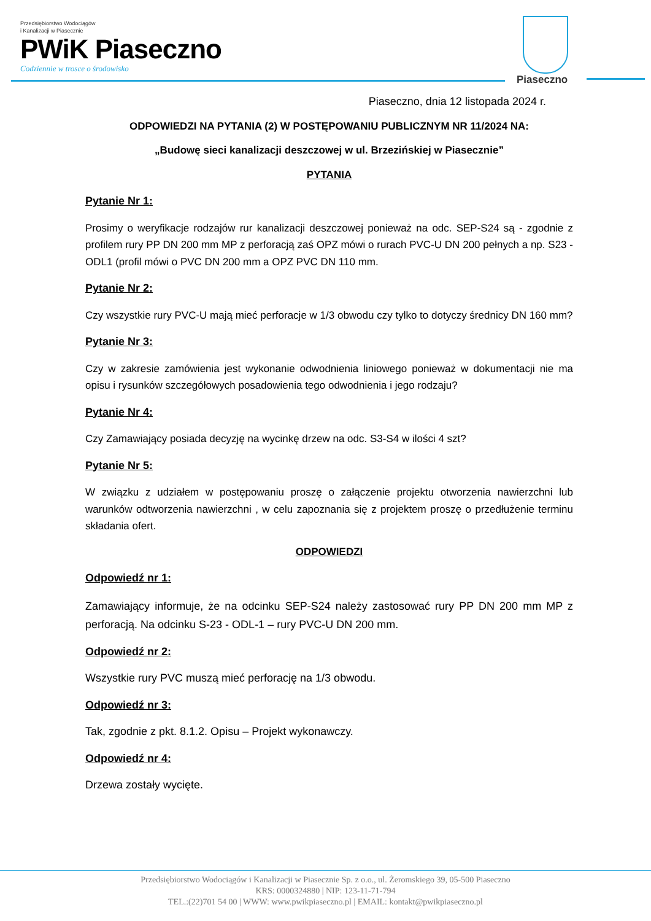Przedsiębiorstwo Wodociągów
i Kanalizacji w Piasecznie
PWiK Piaseczno
Codziennie w trosce o środowisko
Piaseczno
Piaseczno, dnia 12 listopada 2024 r.
ODPOWIEDZI NA PYTANIA (2) W POSTĘPOWANIU PUBLICZNYM NR 11/2024 NA:
„Budowę sieci kanalizacji deszczowej w ul. Brzezińskiej w Piasecznie”
PYTANIA
Pytanie Nr 1:
Prosimy o weryfikacje rodzajów rur kanalizacji deszczowej ponieważ na odc. SEP-S24 są - zgodnie z profilem rury PP DN 200 mm MP z perforacją zaś OPZ mówi o rurach PVC-U DN 200 pełnych a np. S23 -ODL1 (profil mówi o PVC DN 200 mm a OPZ PVC DN 110 mm.
Pytanie Nr 2:
Czy wszystkie rury PVC-U mają mieć perforacje w 1/3 obwodu czy tylko to dotyczy średnicy DN 160 mm?
Pytanie Nr 3:
Czy w zakresie zamówienia jest wykonanie odwodnienia liniowego ponieważ w dokumentacji nie ma opisu i rysunków szczegółowych posadowienia tego odwodnienia i jego rodzaju?
Pytanie Nr 4:
Czy Zamawiający posiada decyzję na wycinkę drzew na odc. S3-S4 w ilości 4 szt?
Pytanie Nr 5:
W związku z udziałem w postępowaniu proszę o załączenie projektu otworzenia nawierzchni lub warunków odtworzenia nawierzchni , w celu zapoznania się z projektem proszę o przedłużenie terminu składania ofert.
ODPOWIEDZI
Odpowiedź nr 1:
Zamawiający informuje, że na odcinku SEP-S24 należy zastosować rury PP DN 200 mm MP z perforacją. Na odcinku S-23 - ODL-1 – rury PVC-U DN 200 mm.
Odpowiedź nr 2:
Wszystkie rury PVC muszą mieć perforację na 1/3 obwodu.
Odpowiedź nr 3:
Tak, zgodnie z pkt. 8.1.2. Opisu – Projekt wykonawczy.
Odpowiedź nr 4:
Drzewa zostały wycięte.
Przedsiębiorstwo Wodociągów i Kanalizacji w Piasecznie Sp. z o.o., ul. Żeromskiego 39, 05-500 Piaseczno
KRS: 0000324880 | NIP: 123-11-71-794
TEL.:(22)701 54 00 | WWW: www.pwikpiaseczno.pl | EMAIL: kontakt@pwikpiaseczno.pl